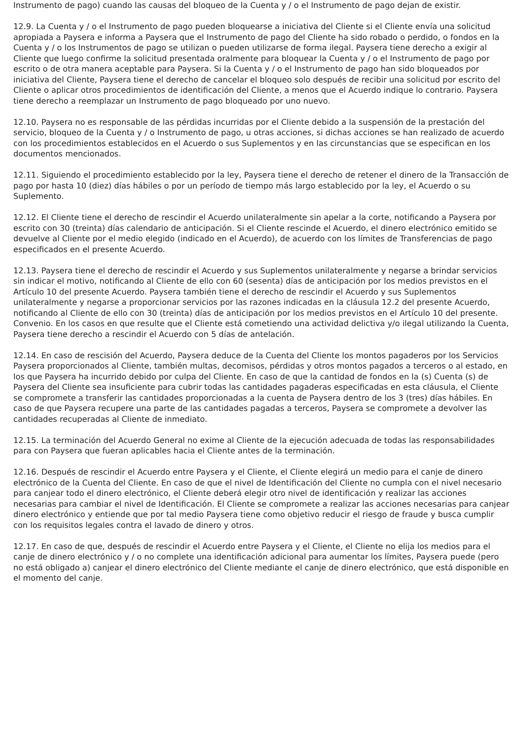Instrumento de pago) cuando las causas del bloqueo de la Cuenta y / o el Instrumento de pago dejan de existir.
12.9. La Cuenta y / o el Instrumento de pago pueden bloquearse a iniciativa del Cliente si el Cliente envía una solicitud apropiada a Paysera e informa a Paysera que el Instrumento de pago del Cliente ha sido robado o perdido, o fondos en la Cuenta y / o los Instrumentos de pago se utilizan o pueden utilizarse de forma ilegal. Paysera tiene derecho a exigir al Cliente que luego confirme la solicitud presentada oralmente para bloquear la Cuenta y / o el Instrumento de pago por escrito o de otra manera aceptable para Paysera. Si la Cuenta y / o el Instrumento de pago han sido bloqueados por iniciativa del Cliente, Paysera tiene el derecho de cancelar el bloqueo solo después de recibir una solicitud por escrito del Cliente o aplicar otros procedimientos de identificación del Cliente, a menos que el Acuerdo indique lo contrario. Paysera tiene derecho a reemplazar un Instrumento de pago bloqueado por uno nuevo.
12.10. Paysera no es responsable de las pérdidas incurridas por el Cliente debido a la suspensión de la prestación del servicio, bloqueo de la Cuenta y / o Instrumento de pago, u otras acciones, si dichas acciones se han realizado de acuerdo con los procedimientos establecidos en el Acuerdo o sus Suplementos y en las circunstancias que se especifican en los documentos mencionados.
12.11. Siguiendo el procedimiento establecido por la ley, Paysera tiene el derecho de retener el dinero de la Transacción de pago por hasta 10 (diez) días hábiles o por un período de tiempo más largo establecido por la ley, el Acuerdo o su Suplemento.
12.12. El Cliente tiene el derecho de rescindir el Acuerdo unilateralmente sin apelar a la corte, notificando a Paysera por escrito con 30 (treinta) días calendario de anticipación. Si el Cliente rescinde el Acuerdo, el dinero electrónico emitido se devuelve al Cliente por el medio elegido (indicado en el Acuerdo), de acuerdo con los límites de Transferencias de pago especificados en el presente Acuerdo.
12.13. Paysera tiene el derecho de rescindir el Acuerdo y sus Suplementos unilateralmente y negarse a brindar servicios sin indicar el motivo, notificando al Cliente de ello con 60 (sesenta) días de anticipación por los medios previstos en el Artículo 10 del presente Acuerdo. Paysera también tiene el derecho de rescindir el Acuerdo y sus Suplementos unilateralmente y negarse a proporcionar servicios por las razones indicadas en la cláusula 12.2 del presente Acuerdo, notificando al Cliente de ello con 30 (treinta) días de anticipación por los medios previstos en el Artículo 10 del presente. Convenio. En los casos en que resulte que el Cliente está cometiendo una actividad delictiva y/o ilegal utilizando la Cuenta, Paysera tiene derecho a rescindir el Acuerdo con 5 días de antelación.
12.14. En caso de rescisión del Acuerdo, Paysera deduce de la Cuenta del Cliente los montos pagaderos por los Servicios Paysera proporcionados al Cliente, también multas, decomisos, pérdidas y otros montos pagados a terceros o al estado, en los que Paysera ha incurrido debido por culpa del Cliente. En caso de que la cantidad de fondos en la (s) Cuenta (s) de Paysera del Cliente sea insuficiente para cubrir todas las cantidades pagaderas especificadas en esta cláusula, el Cliente se compromete a transferir las cantidades proporcionadas a la cuenta de Paysera dentro de los 3 (tres) días hábiles. En caso de que Paysera recupere una parte de las cantidades pagadas a terceros, Paysera se compromete a devolver las cantidades recuperadas al Cliente de inmediato.
12.15. La terminación del Acuerdo General no exime al Cliente de la ejecución adecuada de todas las responsabilidades para con Paysera que fueran aplicables hacia el Cliente antes de la terminación.
12.16. Después de rescindir el Acuerdo entre Paysera y el Cliente, el Cliente elegirá un medio para el canje de dinero electrónico de la Cuenta del Cliente. En caso de que el nivel de Identificación del Cliente no cumpla con el nivel necesario para canjear todo el dinero electrónico, el Cliente deberá elegir otro nivel de identificación y realizar las acciones necesarias para cambiar el nivel de Identificación. El Cliente se compromete a realizar las acciones necesarias para canjear dinero electrónico y entiende que por tal medio Paysera tiene como objetivo reducir el riesgo de fraude y busca cumplir con los requisitos legales contra el lavado de dinero y otros.
12.17. En caso de que, después de rescindir el Acuerdo entre Paysera y el Cliente, el Cliente no elija los medios para el canje de dinero electrónico y / o no complete una identificación adicional para aumentar los límites, Paysera puede (pero no está obligado a) canjear el dinero electrónico del Cliente mediante el canje de dinero electrónico, que está disponible en el momento del canje.